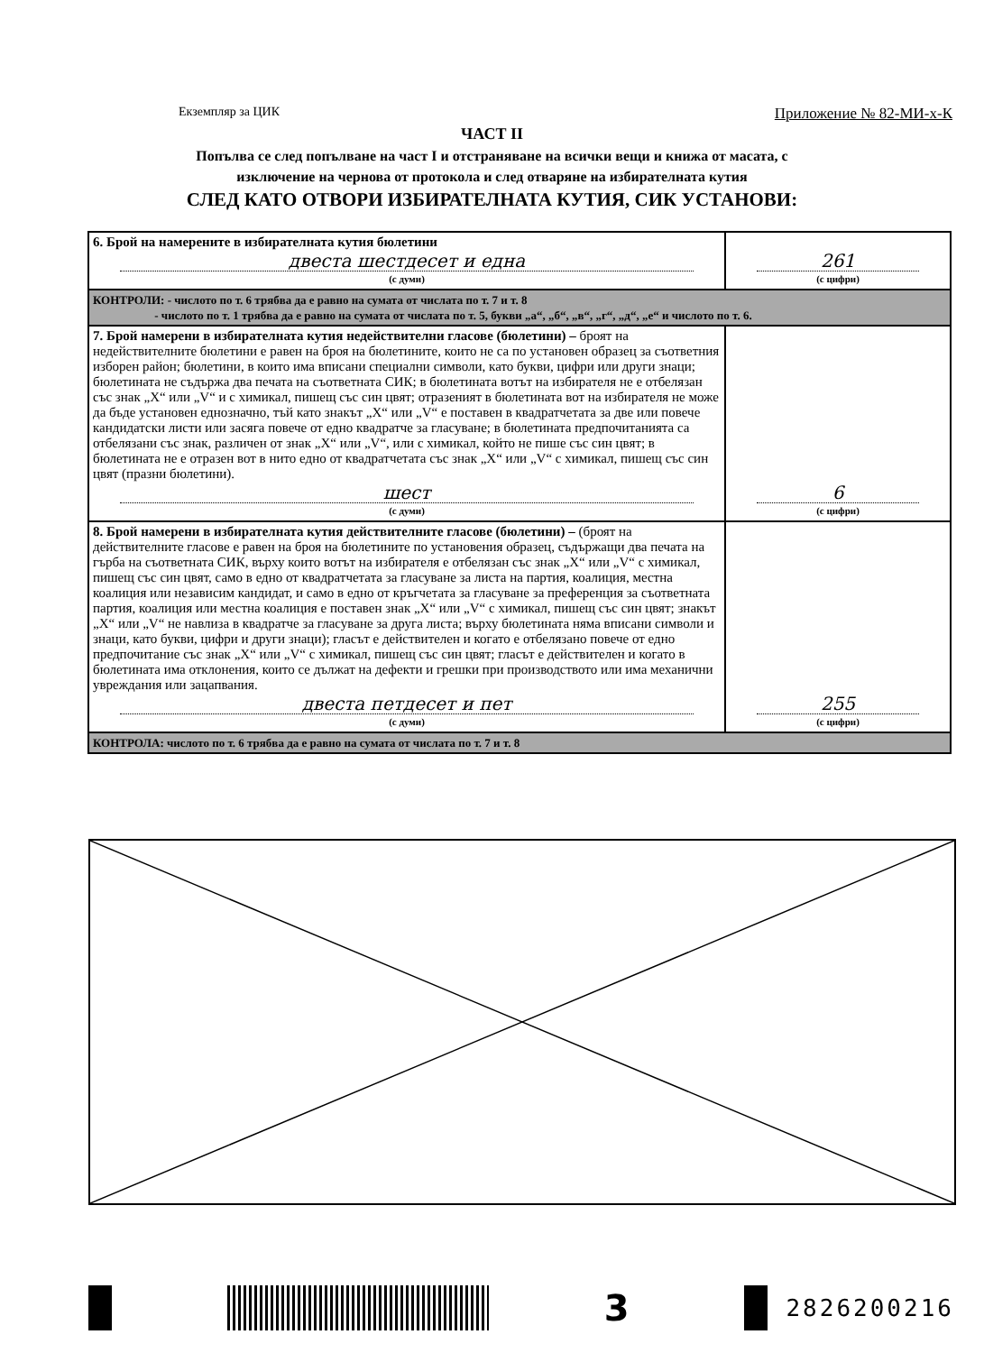Екземпляр за ЦИК Приложение № 82-МИ-х-К
ЧАСТ II
Попълва се след попълване на част I и отстраняване на всички вещи и книжа от масата, с
изключение на чернова от протокола и след отваряне на избирателната кутия
СЛЕД КАТО ОТВОРИ ИЗБИРАТЕЛНАТА КУТИЯ, СИК УСТАНОВИ:
| 6. Брой на намерените в избирателната кутия бюлетини двеста шестдесет и една (с думи) | 261 (с цифри) |
| КОНТРОЛИ: - числото по т. 6 трябва да е равно на сумата от числата по т. 7 и т. 8 - числото по т. 1 трябва да е равно на сумата от числата по т. 5, букви „а“, „б“, „в“, „г“, „д“, „е“ и числото по т. 6. | |
| 7. Брой намерени в избирателната кутия недействителни гласове (бюлетини) – броят на недействителните бюлетини е равен на броя на бюлетините, които не са по установен образец за съответния изборен район; бюлетини, в които има вписани специални символи, като букви, цифри или други знаци; бюлетината не съдържа два печата на съответната СИК; в бюлетината вотът на избирателя не е отбелязан със знак „X“ или „V“ и с химикал, пишещ със син цвят; отразеният в бюлетината вот на избирателя не може да бъде установен еднозначно, тъй като знакът „X“ или „V“ е поставен в квадратчетата за две или повече кандидатски листи или засяга повече от едно квадратче за гласуване; в бюлетината предпочитанията са отбелязани със знак, различен от знак „X“ или „V“, или с химикал, който не пише със син цвят; в бюлетината не е отразен вот в нито едно от квадратчетата със знак „X“ или „V“ с химикал, пишещ със син цвят (празни бюлетини). шест (с думи) | 6 (с цифри) |
| 8. Брой намерени в избирателната кутия действителните гласове (бюлетини) – (броят на действителните гласове е равен на броя на бюлетините по установения образец, съдържащи два печата на гърба на съответната СИК, върху които вотът на избирателя е отбелязан със знак „X“ или „V“ с химикал, пишещ със син цвят, само в едно от квадратчетата за гласуване за листа на партия, коалиция, местна коалиция или независим кандидат, и само в едно от кръгчетата за гласуване за преференция за съответната партия, коалиция или местна коалиция е поставен знак „X“ или „V“ с химикал, пишещ със син цвят; знакът „X“ или „V“ не навлиза в квадратче за гласуване за друга листа; върху бюлетината няма вписани символи и знаци, като букви, цифри и други знаци); гласът е действителен и когато е отбелязано повече от едно предпочитание със знак „X“ или „V“ с химикал, пишещ със син цвят; гласът е действителен и когато в бюлетината има отклонения, които се дължат на дефекти и грешки при производството или има механични увреждания или зацапвания. двеста петдесет и пет (с думи) | 255 (с цифри) |
| КОНТРОЛА: числото по т. 6 трябва да е равно на сумата от числата по т. 7 и т. 8 | |
3
2826200216